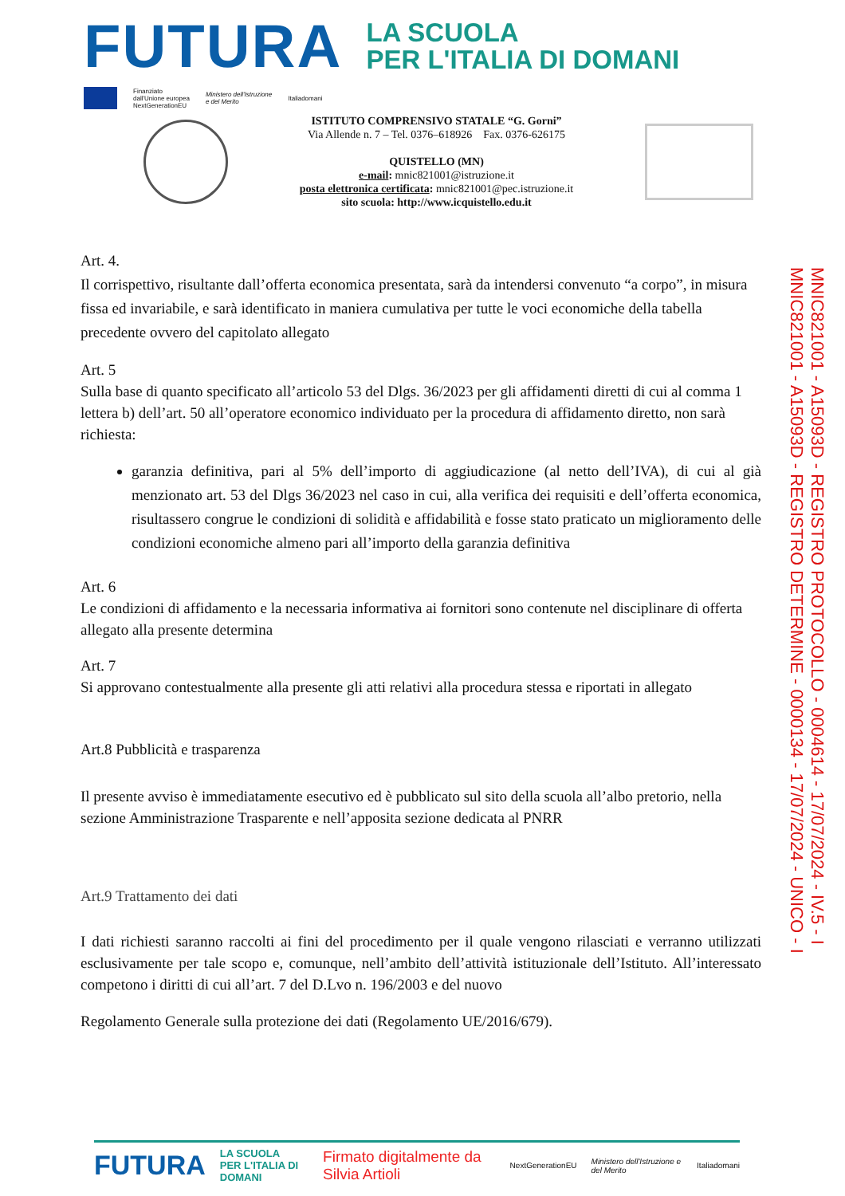FUTURA
LA SCUOLA
PER L'ITALIA DI DOMANI
Finanziato
dall'Unione europea
NextGenerationEU
Ministero dell'Istruzione
e del Merito
Italiadomani
ISTITUTO COMPRENSIVO STATALE “G. Gorni”
Via Allende n. 7 – Tel. 0376–618926 Fax. 0376-626175
QUISTELLO (MN)
e-mail: mnic821001@istruzione.it
posta elettronica certificata: mnic821001@pec.istruzione.it
sito scuola: http://www.icquistello.edu.it
Art. 4.
Il corrispettivo, risultante dall’offerta economica presentata, sarà da intendersi convenuto “a corpo”, in misura fissa ed invariabile, e sarà identificato in maniera cumulativa per tutte le voci economiche della tabella precedente ovvero del capitolato allegato
Art. 5
Sulla base di quanto specificato all’articolo 53 del Dlgs. 36/2023 per gli affidamenti diretti di cui al comma 1 lettera b) dell’art. 50 all’operatore economico individuato per la procedura di affidamento diretto, non sarà richiesta:
garanzia definitiva, pari al 5% dell’importo di aggiudicazione (al netto dell’IVA), di cui al già menzionato art. 53 del Dlgs 36/2023 nel caso in cui, alla verifica dei requisiti e dell’offerta economica, risultassero congrue le condizioni di solidità e affidabilità e fosse stato praticato un miglioramento delle condizioni economiche almeno pari all’importo della garanzia definitiva
Art. 6
Le condizioni di affidamento e la necessaria informativa ai fornitori sono contenute nel disciplinare di offerta allegato alla presente determina
Art. 7
Si approvano contestualmente alla presente gli atti relativi alla procedura stessa e riportati in allegato
Art.8 Pubblicità e trasparenza
Il presente avviso è immediatamente esecutivo ed è pubblicato sul sito della scuola all’albo pretorio, nella sezione Amministrazione Trasparente e nell’apposita sezione dedicata al PNRR
Art.9 Trattamento dei dati
I dati richiesti saranno raccolti ai fini del procedimento per il quale vengono rilasciati e verranno utilizzati esclusivamente per tale scopo e, comunque, nell’ambito dell’attività istituzionale dell’Istituto. All’interessato competono i diritti di cui all’art. 7 del D.Lvo n. 196/2003 e del nuovo
Regolamento Generale sulla protezione dei dati (Regolamento UE/2016/679).
MNIC821001 - A15093D - REGISTRO PROTOCOLLO - 0004614 - 17/07/2024 - IV.5 - I
MNIC821001 - A15093D - REGISTRO DETERMINE - 0000134 - 17/07/2024 - UNICO - I
FUTURA LA SCUOLA
PER L'ITALIA DI DOMANI Firmato digitalmente da Silvia Artioli NextGenerationEU Ministero dell'Istruzione e del Merito Italiadomani